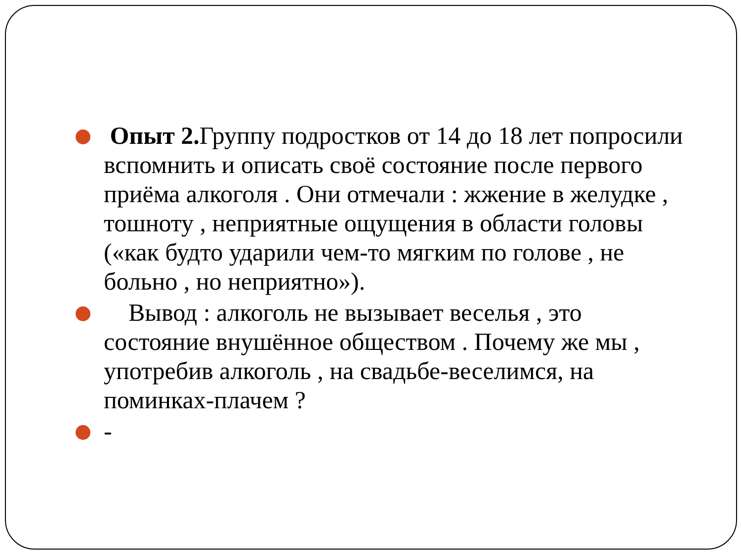Опыт 2. Группу подростков от 14 до 18 лет попросили вспомнить и описать своё состояние после первого приёма алкоголя . Они отмечали : жжение в желудке , тошноту , неприятные ощущения в области головы («как будто ударили чем-то мягким по голове , не больно , но неприятно»).
Вывод : алкоголь не вызывает веселья , это состояние внушённое обществом . Почему же мы , употребив алкоголь , на свадьбе-веселимся, на поминках-плачем ?
-